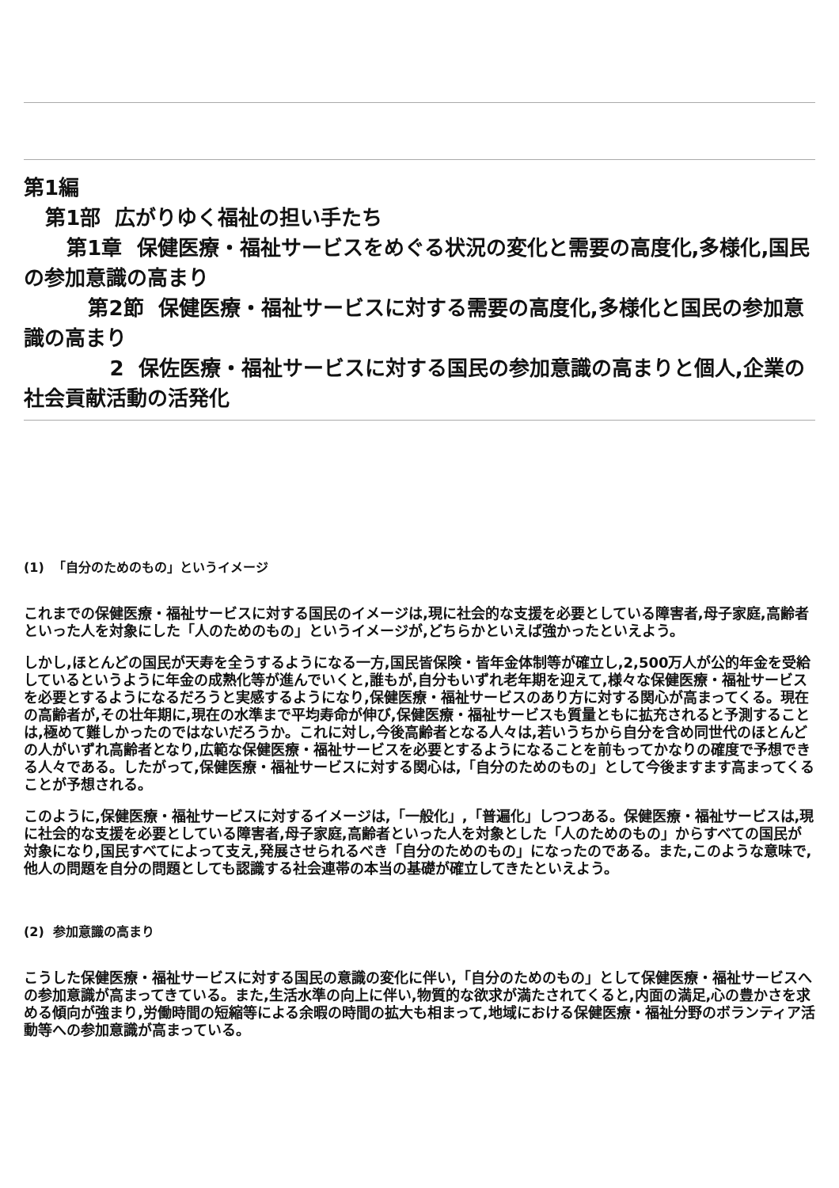第1編
第1部 広がりゆく福祉の担い手たち
第1章 保健医療・福祉サービスをめぐる状況の変化と需要の高度化,多様化,国民の参加意識の高まり
第2節 保健医療・福祉サービスに対する需要の高度化,多様化と国民の参加意識の高まり
2 保佐医療・福祉サービスに対する国民の参加意識の高まりと個人,企業の社会貢献活動の活発化
(1) 「自分のためのもの」というイメージ
これまでの保健医療・福祉サービスに対する国民のイメージは,現に社会的な支援を必要としている障害者,母子家庭,高齢者といった人を対象にした「人のためのもの」というイメージが,どちらかといえば強かったといえよう。
しかし,ほとんどの国民が天寿を全うするようになる一方,国民皆保険・皆年金体制等が確立し,2,500万人が公的年金を受給しているというように年金の成熟化等が進んでいくと,誰もが,自分もいずれ老年期を迎えて,様々な保健医療・福祉サービスを必要とするようになるだろうと実感するようになり,保健医療・福祉サービスのあり方に対する関心が高まってくる。現在の高齢者が,その壮年期に,現在の水準まで平均寿命が伸び,保健医療・福祉サービスも質量ともに拡充されると予測することは,極めて難しかったのではないだろうか。これに対し,今後高齢者となる人々は,若いうちから自分を含め同世代のほとんどの人がいずれ高齢者となり,広範な保健医療・福祉サービスを必要とするようになることを前もってかなりの確度で予想できる人々である。したがって,保健医療・福祉サービスに対する関心は,「自分のためのもの」として今後ますます高まってくることが予想される。
このように,保健医療・福祉サービスに対するイメージは,「一般化」,「普遍化」しつつある。保健医療・福祉サービスは,現に社会的な支援を必要としている障害者,母子家庭,高齢者といった人を対象とした「人のためのもの」からすべての国民が対象になり,国民すべてによって支え,発展させられるべき「自分のためのもの」になったのである。また,このような意味で,他人の問題を自分の問題としても認識する社会連帯の本当の基礎が確立してきたといえよう。
(2) 参加意識の高まり
こうした保健医療・福祉サービスに対する国民の意識の変化に伴い,「自分のためのもの」として保健医療・福祉サービスへの参加意識が高まってきている。また,生活水準の向上に伴い,物質的な欲求が満たされてくると,内面の満足,心の豊かさを求める傾向が強まり,労働時間の短縮等による余暇の時間の拡大も相まって,地域における保健医療・福祉分野のボランティア活動等への参加意識が高まっている。